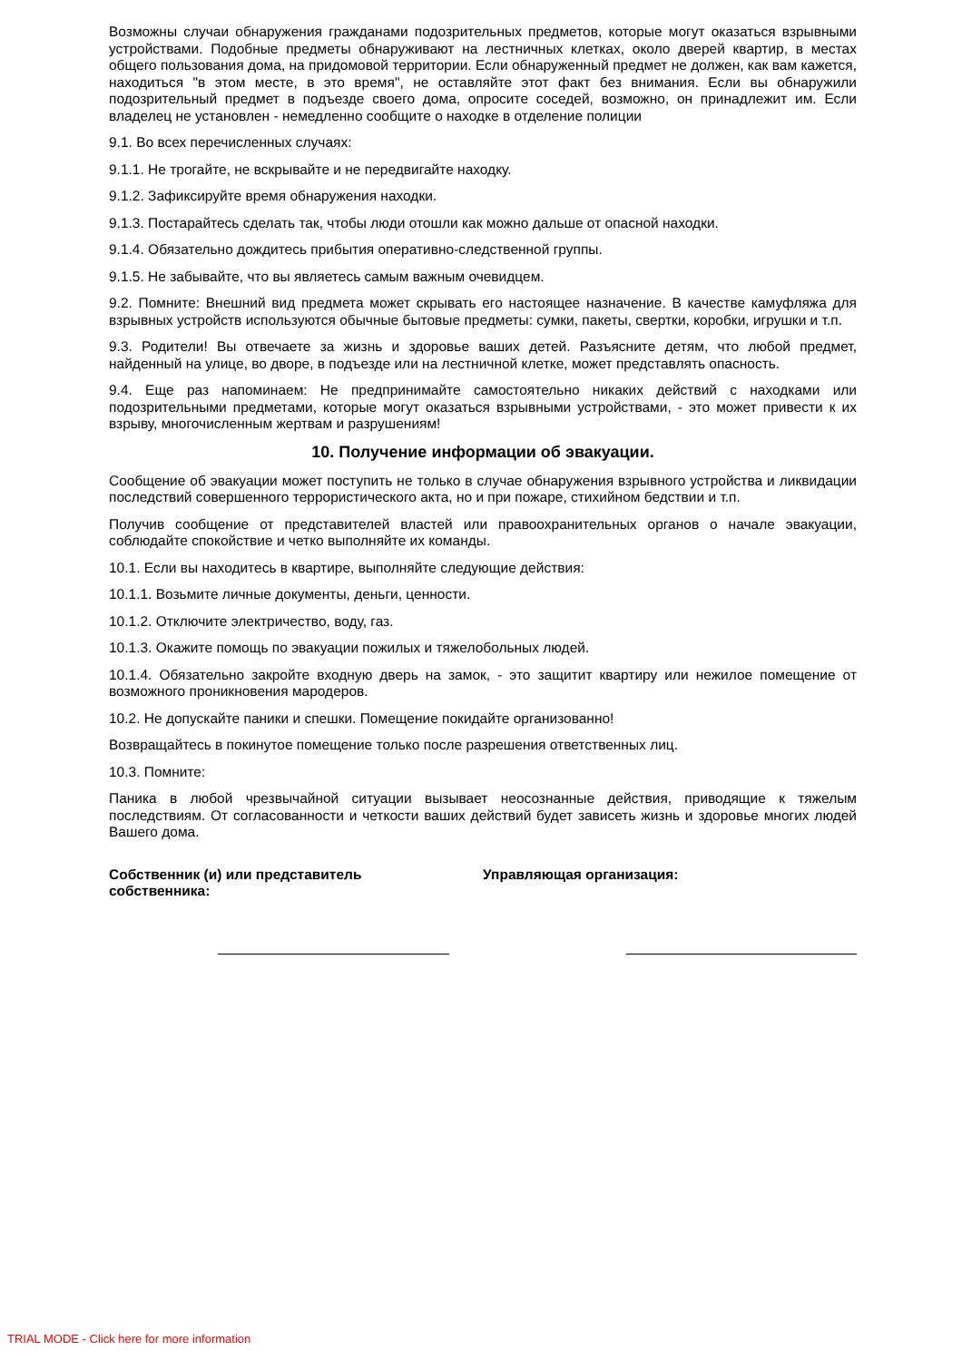Возможны случаи обнаружения гражданами подозрительных предметов, которые могут оказаться взрывными устройствами. Подобные предметы обнаруживают на лестничных клетках, около дверей квартир, в местах общего пользования дома, на придомовой территории. Если обнаруженный предмет не должен, как вам кажется, находиться "в этом месте, в это время", не оставляйте этот факт без внимания. Если вы обнаружили подозрительный предмет в подъезде своего дома, опросите соседей, возможно, он принадлежит им. Если владелец не установлен - немедленно сообщите о находке в отделение полиции
9.1. Во всех перечисленных случаях:
9.1.1. Не трогайте, не вскрывайте и не передвигайте находку.
9.1.2. Зафиксируйте время обнаружения находки.
9.1.3. Постарайтесь сделать так, чтобы люди отошли как можно дальше от опасной находки.
9.1.4. Обязательно дождитесь прибытия оперативно-следственной группы.
9.1.5. Не забывайте, что вы являетесь самым важным очевидцем.
9.2. Помните: Внешний вид предмета может скрывать его настоящее назначение. В качестве камуфляжа для взрывных устройств используются обычные бытовые предметы: сумки, пакеты, свертки, коробки, игрушки и т.п.
9.3. Родители! Вы отвечаете за жизнь и здоровье ваших детей. Разъясните детям, что любой предмет, найденный на улице, во дворе, в подъезде или на лестничной клетке, может представлять опасность.
9.4. Еще раз напоминаем: Не предпринимайте самостоятельно никаких действий с находками или подозрительными предметами, которые могут оказаться взрывными устройствами, - это может привести к их взрыву, многочисленным жертвам и разрушениям!
10. Получение информации об эвакуации.
Сообщение об эвакуации может поступить не только в случае обнаружения взрывного устройства и ликвидации последствий совершенного террористического акта, но и при пожаре, стихийном бедствии и т.п.
Получив сообщение от представителей властей или правоохранительных органов о начале эвакуации, соблюдайте спокойствие и четко выполняйте их команды.
10.1. Если вы находитесь в квартире, выполняйте следующие действия:
10.1.1. Возьмите личные документы, деньги, ценности.
10.1.2. Отключите электричество, воду, газ.
10.1.3. Окажите помощь по эвакуации пожилых и тяжелобольных людей.
10.1.4. Обязательно закройте входную дверь на замок, - это защитит квартиру или нежилое помещение от возможного проникновения мародеров.
10.2. Не допускайте паники и спешки. Помещение покидайте организованно!
Возвращайтесь в покинутое помещение только после разрешения ответственных лиц.
10.3. Помните:
Паника в любой чрезвычайной ситуации вызывает неосознанные действия, приводящие к тяжелым последствиям. От согласованности и четкости ваших действий будет зависеть жизнь и здоровье многих людей Вашего дома.
Собственник (и) или представитель
собственника:
Управляющая организация:
TRIAL MODE - Click here for more information